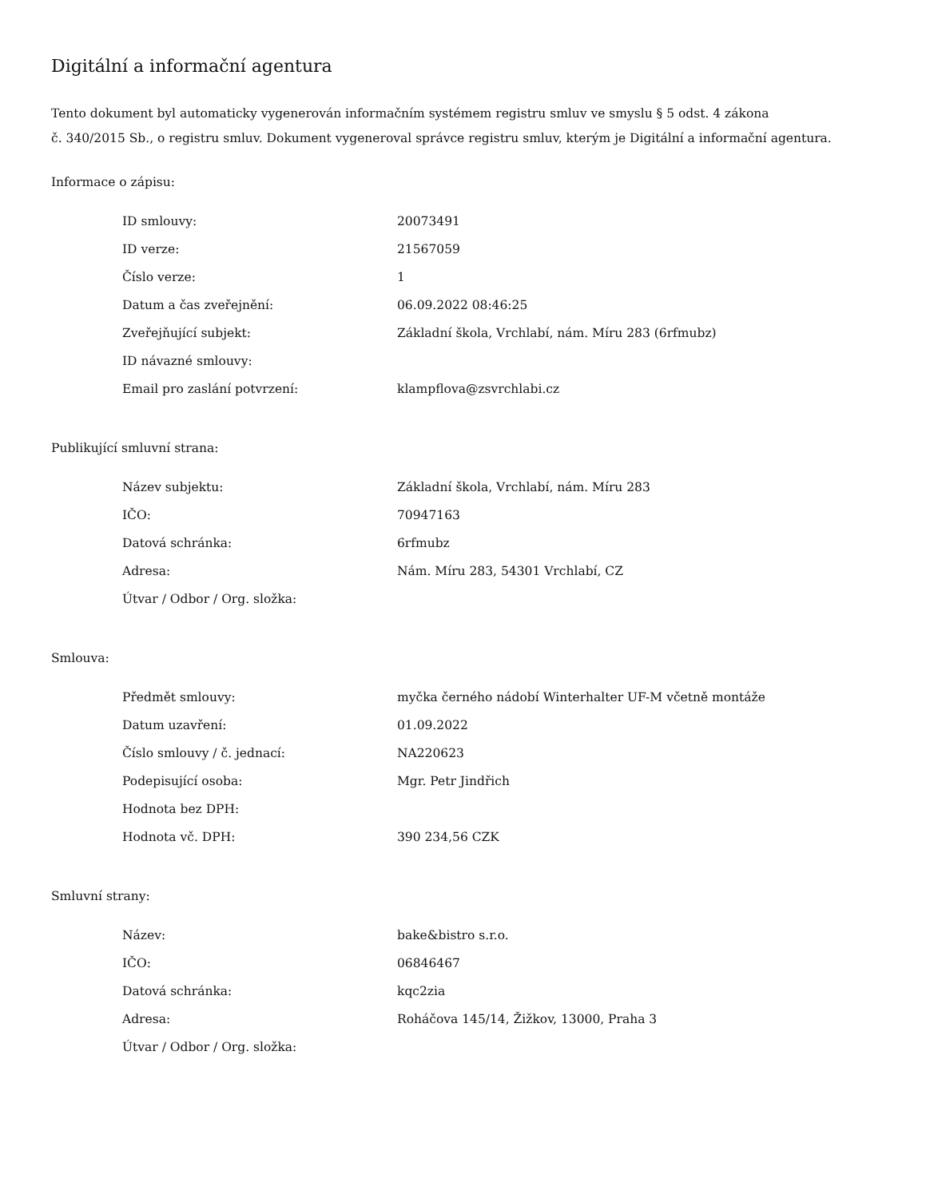Digitální a informační agentura
Tento dokument byl automaticky vygenerován informačním systémem registru smluv ve smyslu § 5 odst. 4 zákona
č. 340/2015 Sb., o registru smluv. Dokument vygeneroval správce registru smluv, kterým je Digitální a informační agentura.
Informace o zápisu:
| ID smlouvy: | 20073491 |
| ID verze: | 21567059 |
| Číslo verze: | 1 |
| Datum a čas zveřejnění: | 06.09.2022 08:46:25 |
| Zveřejňující subjekt: | Základní škola, Vrchlabí, nám. Míru 283 (6rfmubz) |
| ID návazné smlouvy: | |
| Email pro zaslání potvrzení: | klampflova@zsvrchlabi.cz |
Publikující smluvní strana:
| Název subjektu: | Základní škola, Vrchlabí, nám. Míru 283 |
| IČO: | 70947163 |
| Datová schránka: | 6rfmubz |
| Adresa: | Nám. Míru 283, 54301 Vrchlabí, CZ |
| Útvar / Odbor / Org. složka: | |
Smlouva:
| Předmět smlouvy: | myčka černého nádobí Winterhalter UF-M včetně montáže |
| Datum uzavření: | 01.09.2022 |
| Číslo smlouvy / č. jednací: | NA220623 |
| Podepisující osoba: | Mgr. Petr Jindřich |
| Hodnota bez DPH: | |
| Hodnota vč. DPH: | 390 234,56 CZK |
Smluvní strany:
| Název: | bake&bistro s.r.o. |
| IČO: | 06846467 |
| Datová schránka: | kqc2zia |
| Adresa: | Roháčova 145/14, Žižkov, 13000, Praha 3 |
| Útvar / Odbor / Org. složka: | |